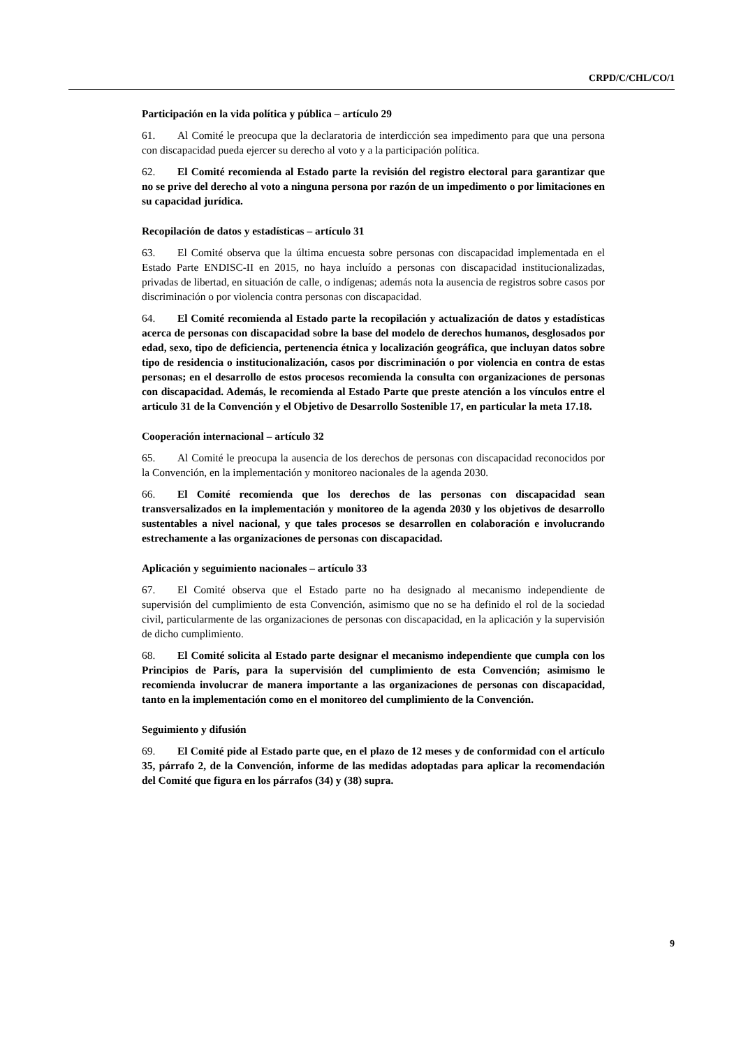CRPD/C/CHL/CO/1
Participación en la vida política y pública – artículo 29
61. Al Comité le preocupa que la declaratoria de interdicción sea impedimento para que una persona con discapacidad pueda ejercer su derecho al voto y a la participación política.
62. El Comité recomienda al Estado parte la revisión del registro electoral para garantizar que no se prive del derecho al voto a ninguna persona por razón de un impedimento o por limitaciones en su capacidad jurídica.
Recopilación de datos y estadísticas – artículo 31
63. El Comité observa que la última encuesta sobre personas con discapacidad implementada en el Estado Parte ENDISC-II en 2015, no haya incluído a personas con discapacidad institucionalizadas, privadas de libertad, en situación de calle, o indígenas; además nota la ausencia de registros sobre casos por discriminación o por violencia contra personas con discapacidad.
64. El Comité recomienda al Estado parte la recopilación y actualización de datos y estadísticas acerca de personas con discapacidad sobre la base del modelo de derechos humanos, desglosados por edad, sexo, tipo de deficiencia, pertenencia étnica y localización geográfica, que incluyan datos sobre tipo de residencia o institucionalización, casos por discriminación o por violencia en contra de estas personas; en el desarrollo de estos procesos recomienda la consulta con organizaciones de personas con discapacidad. Además, le recomienda al Estado Parte que preste atención a los vínculos entre el articulo 31 de la Convención y el Objetivo de Desarrollo Sostenible 17, en particular la meta 17.18.
Cooperación internacional – artículo 32
65. Al Comité le preocupa la ausencia de los derechos de personas con discapacidad reconocidos por la Convención, en la implementación y monitoreo nacionales de la agenda 2030.
66. El Comité recomienda que los derechos de las personas con discapacidad sean transversalizados en la implementación y monitoreo de la agenda 2030 y los objetivos de desarrollo sustentables a nivel nacional, y que tales procesos se desarrollen en colaboración e involucrando estrechamente a las organizaciones de personas con discapacidad.
Aplicación y seguimiento nacionales – artículo 33
67. El Comité observa que el Estado parte no ha designado al mecanismo independiente de supervisión del cumplimiento de esta Convención, asimismo que no se ha definido el rol de la sociedad civil, particularmente de las organizaciones de personas con discapacidad, en la aplicación y la supervisión de dicho cumplimiento.
68. El Comité solicita al Estado parte designar el mecanismo independiente que cumpla con los Principios de París, para la supervisión del cumplimiento de esta Convención; asimismo le recomienda involucrar de manera importante a las organizaciones de personas con discapacidad, tanto en la implementación como en el monitoreo del cumplimiento de la Convención.
Seguimiento y difusión
69. El Comité pide al Estado parte que, en el plazo de 12 meses y de conformidad con el artículo 35, párrafo 2, de la Convención, informe de las medidas adoptadas para aplicar la recomendación del Comité que figura en los párrafos (34) y (38) supra.
9